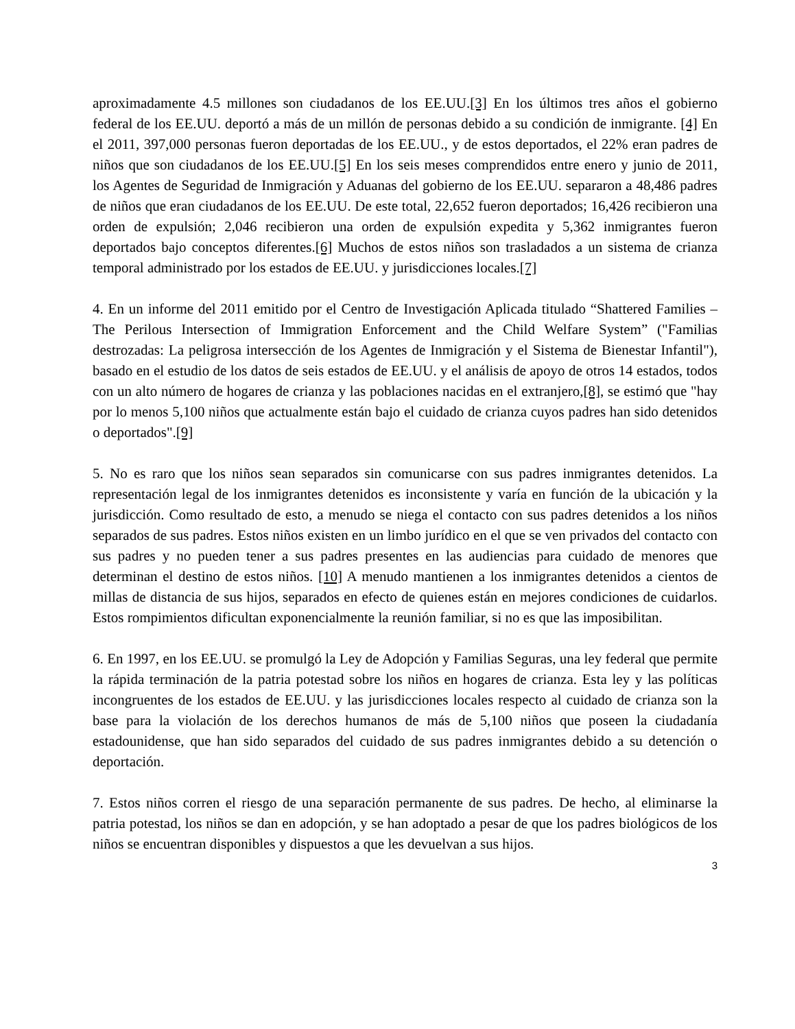aproximadamente 4.5 millones son ciudadanos de los EE.UU.[3] En los últimos tres años el gobierno federal de los EE.UU. deportó a más de un millón de personas debido a su condición de inmigrante. [4] En el 2011, 397,000 personas fueron deportadas de los EE.UU., y de estos deportados, el 22% eran padres de niños que son ciudadanos de los EE.UU.[5] En los seis meses comprendidos entre enero y junio de 2011, los Agentes de Seguridad de Inmigración y Aduanas del gobierno de los EE.UU. separaron a 48,486 padres de niños que eran ciudadanos de los EE.UU. De este total, 22,652 fueron deportados; 16,426 recibieron una orden de expulsión; 2,046 recibieron una orden de expulsión expedita y 5,362 inmigrantes fueron deportados bajo conceptos diferentes.[6] Muchos de estos niños son trasladados a un sistema de crianza temporal administrado por los estados de EE.UU. y jurisdicciones locales.[7]
4. En un informe del 2011 emitido por el Centro de Investigación Aplicada titulado “Shattered Families – The Perilous Intersection of Immigration Enforcement and the Child Welfare System” ("Familias destrozadas: La peligrosa intersección de los Agentes de Inmigración y el Sistema de Bienestar Infantil"), basado en el estudio de los datos de seis estados de EE.UU. y el análisis de apoyo de otros 14 estados, todos con un alto número de hogares de crianza y las poblaciones nacidas en el extranjero,[8], se estimó que "hay por lo menos 5,100 niños que actualmente están bajo el cuidado de crianza cuyos padres han sido detenidos o deportados".[9]
5. No es raro que los niños sean separados sin comunicarse con sus padres inmigrantes detenidos. La representación legal de los inmigrantes detenidos es inconsistente y varía en función de la ubicación y la jurisdicción. Como resultado de esto, a menudo se niega el contacto con sus padres detenidos a los niños separados de sus padres. Estos niños existen en un limbo jurídico en el que se ven privados del contacto con sus padres y no pueden tener a sus padres presentes en las audiencias para cuidado de menores que determinan el destino de estos niños. [10] A menudo mantienen a los inmigrantes detenidos a cientos de millas de distancia de sus hijos, separados en efecto de quienes están en mejores condiciones de cuidarlos. Estos rompimientos dificultan exponencialmente la reunión familiar, si no es que las imposibilitan.
6. En 1997, en los EE.UU. se promulgó la Ley de Adopción y Familias Seguras, una ley federal que permite la rápida terminación de la patria potestad sobre los niños en hogares de crianza. Esta ley y las políticas incongruentes de los estados de EE.UU. y las jurisdicciones locales respecto al cuidado de crianza son la base para la violación de los derechos humanos de más de 5,100 niños que poseen la ciudadanía estadounidense, que han sido separados del cuidado de sus padres inmigrantes debido a su detención o deportación.
7. Estos niños corren el riesgo de una separación permanente de sus padres. De hecho, al eliminarse la patria potestad, los niños se dan en adopción, y se han adoptado a pesar de que los padres biológicos de los niños se encuentran disponibles y dispuestos a que les devuelvan a sus hijos.
3